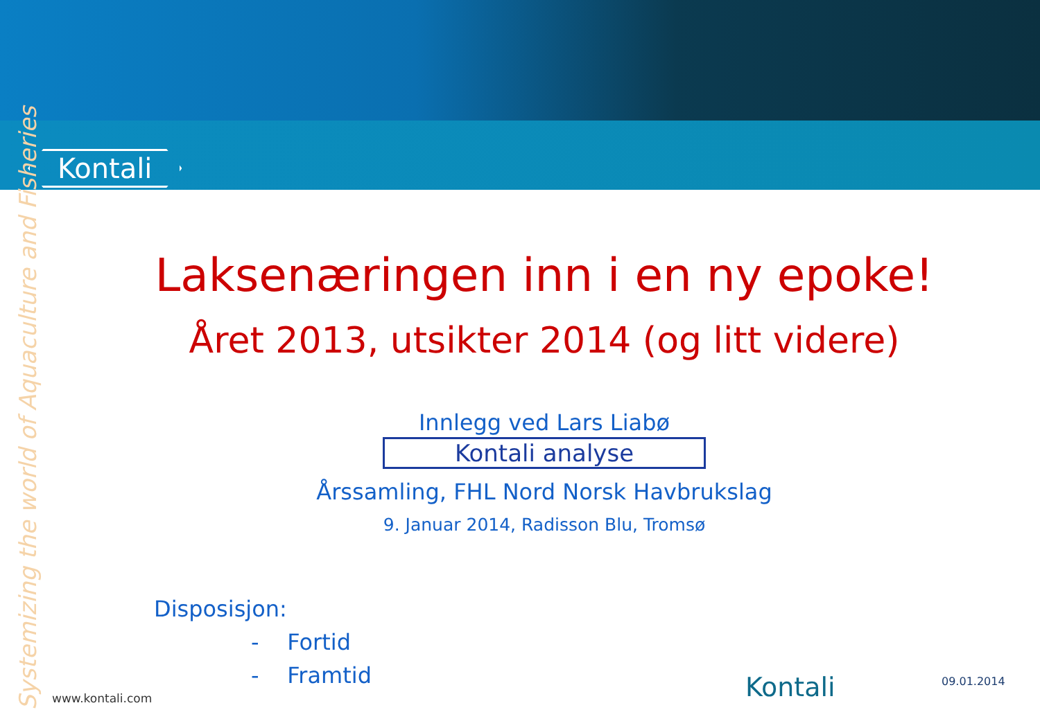Kontali
Systemizing the world of Aquaculture and Fisheries
Laksenæringen inn i en ny epoke!
Året 2013, utsikter 2014 (og litt videre)
Innlegg ved Lars Liabø
Kontali analyse
Årssamling, FHL Nord Norsk Havbrukslag
9. Januar 2014, Radisson Blu, Tromsø
Disposisjon:
- Fortid
- Framtid
www.kontali.com Kontali 09.01.2014